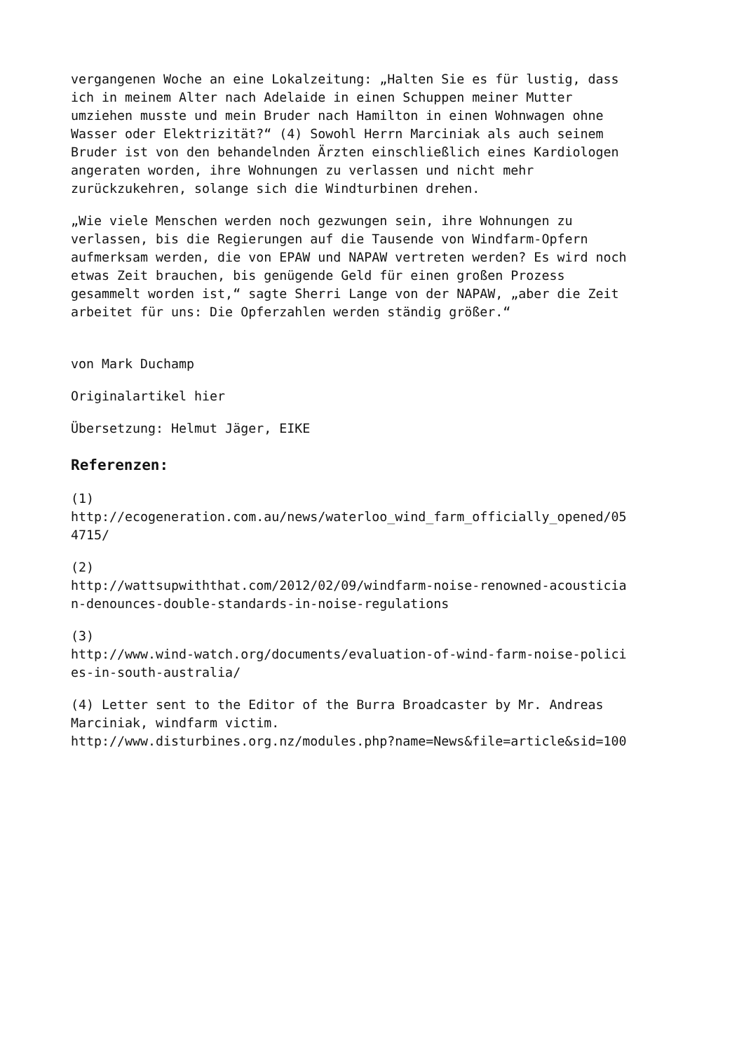vergangenen Woche an eine Lokalzeitung: „Halten Sie es für lustig, dass ich in meinem Alter nach Adelaide in einen Schuppen meiner Mutter umziehen musste und mein Bruder nach Hamilton in einen Wohnwagen ohne Wasser oder Elektrizität?“ (4) Sowohl Herrn Marciniak als auch seinem Bruder ist von den behandelnden Ärzten einschließlich eines Kardiologen angeraten worden, ihre Wohnungen zu verlassen und nicht mehr zurückzukehren, solange sich die Windturbinen drehen.
„Wie viele Menschen werden noch gezwungen sein, ihre Wohnungen zu verlassen, bis die Regierungen auf die Tausende von Windfarm-Opfern aufmerksam werden, die von EPAW und NAPAW vertreten werden? Es wird noch etwas Zeit brauchen, bis genügende Geld für einen großen Prozess gesammelt worden ist,“ sagte Sherri Lange von der NAPAW, „aber die Zeit arbeitet für uns: Die Opferzahlen werden ständig größer.“
von Mark Duchamp
Originalartikel hier
Übersetzung: Helmut Jäger, EIKE
Referenzen:
(1) http://ecogeneration.com.au/news/waterloo_wind_farm_officially_opened/05 4715/
(2) http://wattsupwiththat.com/2012/02/09/windfarm-noise-renowned-acousticia n-denounces-double-standards-in-noise-regulations
(3) http://www.wind-watch.org/documents/evaluation-of-wind-farm-noise-polici es-in-south-australia/
(4) Letter sent to the Editor of the Burra Broadcaster by Mr. Andreas Marciniak, windfarm victim. http://www.disturbines.org.nz/modules.php?name=News&file=article&sid=100